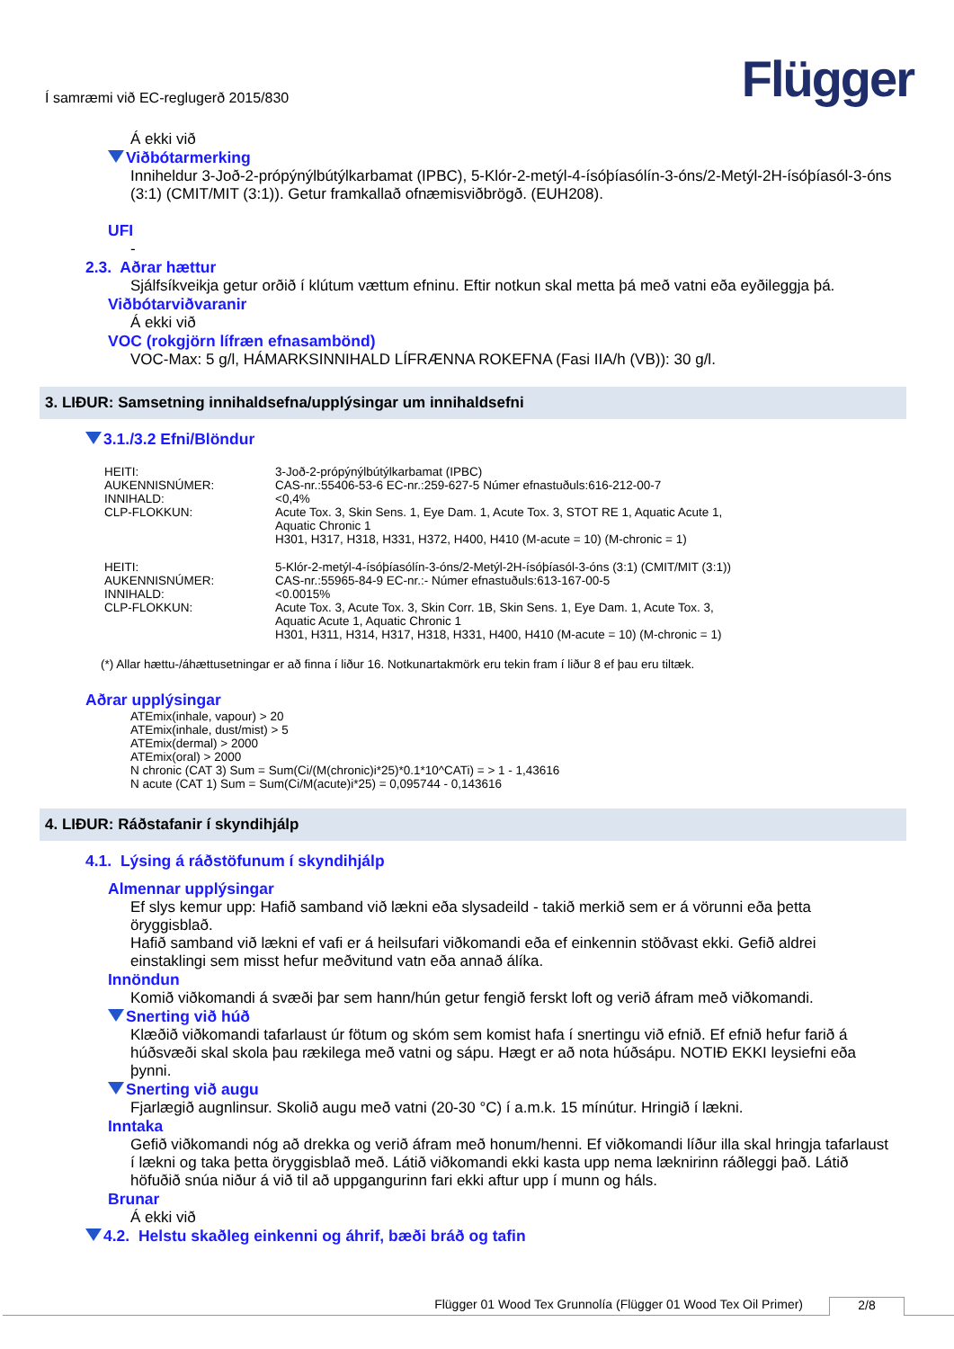Í samræmi við EC-reglugerð 2015/830 Flügger
Á ekki við
Viðbótarmerking
Inniheldur 3-Joð-2-própýnýlbútýlkarbamat (IPBC), 5-Klór-2-metýl-4-ísóþíasólín-3-óns/2-Metýl-2H-ísóþíasól-3-óns (3:1) (CMIT/MIT (3:1)). Getur framkallað ofnæmisviðbrögð. (EUH208).
UFI
-
2.3. Aðrar hættur
Sjálfsíkveikja getur orðið í klútum vættum efninu. Eftir notkun skal metta þá með vatni eða eyðileggja þá.
Viðbótarviðvaranir
Á ekki við
VOC (rokgjörn lífræn efnasambönd)
VOC-Max: 5 g/l, HÁMARKSINNIHALD LÍFRÆNNA ROKEFNA (Fasi IIA/h (VB)): 30 g/l.
3. LIÐUR: Samsetning innihaldsefna/upplýsingar um innihaldsefni
3.1./3.2 Efni/Blöndur
| HEITI: | 3-Joð-2-própýnýlbútýlkarbamat (IPBC) |
| AUKENNISNÚMER: | CAS-nr.:55406-53-6 EC-nr.:259-627-5 Númer efnastuðuls:616-212-00-7 |
| INNIHALD: | <0,4% |
| CLP-FLOKKUN: | Acute Tox. 3, Skin Sens. 1, Eye Dam. 1, Acute Tox. 3, STOT RE 1, Aquatic Acute 1, Aquatic Chronic 1 H301, H317, H318, H331, H372, H400, H410 (M-acute = 10) (M-chronic = 1) |
| HEITI: | 5-Klór-2-metýl-4-ísóþíasólín-3-óns/2-Metýl-2H-ísóþíasól-3-óns (3:1) (CMIT/MIT (3:1)) |
| AUKENNISNÚMER: | CAS-nr.:55965-84-9 EC-nr.:- Númer efnastuðuls:613-167-00-5 |
| INNIHALD: | <0.0015% |
| CLP-FLOKKUN: | Acute Tox. 3, Acute Tox. 3, Skin Corr. 1B, Skin Sens. 1, Eye Dam. 1, Acute Tox. 3, Aquatic Acute 1, Aquatic Chronic 1 H301, H311, H314, H317, H318, H331, H400, H410 (M-acute = 10) (M-chronic = 1) |
(*) Allar hættu-/áhættusetningar er að finna í liður 16. Notkunartakmörk eru tekin fram í liður 8 ef þau eru tiltæk.
Aðrar upplýsingar
ATEmix(inhale, vapour) > 20
ATEmix(inhale, dust/mist) > 5
ATEmix(dermal) > 2000
ATEmix(oral) > 2000
N chronic (CAT 3) Sum = Sum(Ci/(M(chronic)i*25)*0.1*10^CATi) = > 1 - 1,43616
N acute (CAT 1) Sum = Sum(Ci/M(acute)i*25) = 0,095744 - 0,143616
4. LIÐUR: Ráðstafanir í skyndihjálp
4.1. Lýsing á ráðstöfunum í skyndihjálp
Almennar upplýsingar
Ef slys kemur upp: Hafið samband við lækni eða slysadeild - takið merkið sem er á vörunni eða þetta öryggisblað.
Hafið samband við lækni ef vafi er á heilsufari viðkomandi eða ef einkennin stöðvast ekki. Gefið aldrei einstaklingi sem misst hefur meðvitund vatn eða annað álíka.
Innöndun
Komið viðkomandi á svæði þar sem hann/hún getur fengið ferskt loft og verið áfram með viðkomandi.
Snerting við húð
Klæðið viðkomandi tafarlaust úr fötum og skóm sem komist hafa í snertingu við efnið. Ef efnið hefur farið á húðsvæði skal skola þau rækilega með vatni og sápu. Hægt er að nota húðsápu. NOTIÐ EKKI leysiefni eða þynni.
Snerting við augu
Fjarlægið augnlinsur. Skolið augu með vatni (20-30 °C) í a.m.k. 15 mínútur. Hringið í lækni.
Inntaka
Gefið viðkomandi nóg að drekka og verið áfram með honum/henni. Ef viðkomandi líður illa skal hringja tafarlaust í lækni og taka þetta öryggisblað með. Látið viðkomandi ekki kasta upp nema læknirinn ráðleggi það. Látið höfuðið snúa niður á við til að uppgangurinn fari ekki aftur upp í munn og háls.
Brunar
Á ekki við
4.2. Helstu skaðleg einkenni og áhrif, bæði bráð og tafin
Flügger 01 Wood Tex Grunnolía (Flügger 01 Wood Tex Oil Primer) 2/8